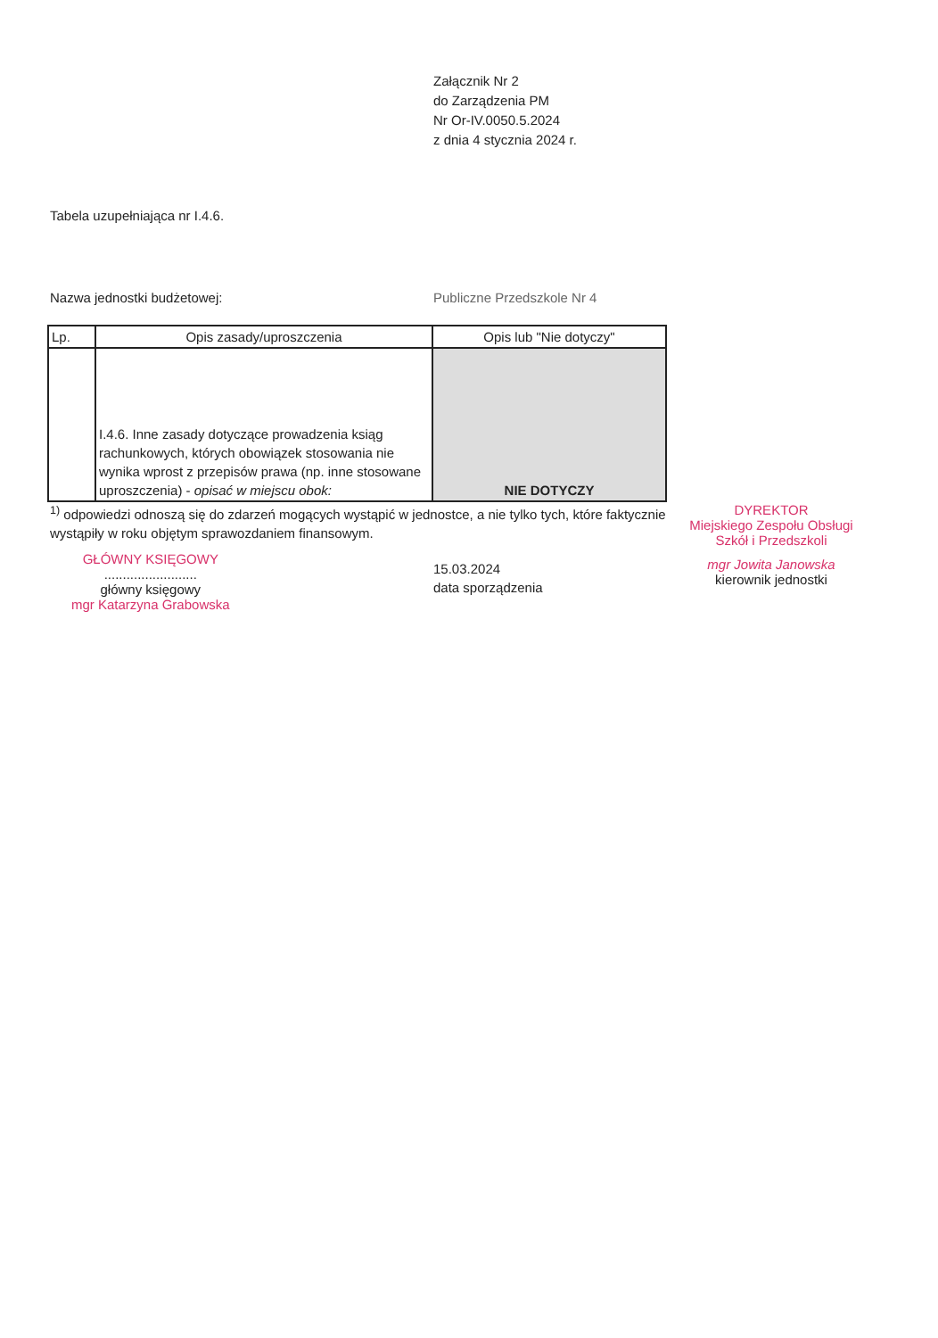Załącznik Nr 2
do Zarządzenia PM
Nr Or-IV.0050.5.2024
z dnia 4 stycznia 2024 r.
Tabela uzupełniająca nr I.4.6.
Nazwa jednostki budżetowej: Publiczne Przedszkole Nr 4
| Lp. | Opis zasady/uproszczenia | Opis lub "Nie dotyczy" |
| --- | --- | --- |
| | I.4.6. Inne zasady dotyczące prowadzenia ksiąg rachunkowych, których obowiązek stosowania nie wynika wprost z przepisów prawa (np. inne stosowane uproszczenia) - opisać w miejscu obok: | NIE DOTYCZY |
<sup>1)</sup> odpowiedzi odnoszą się do zdarzeń mogących wystąpić w jednostce, a nie tylko tych, które faktycznie wystąpiły w roku objętym sprawozdaniem finansowym.
GŁÓWNY KSIĘGOWY
.........................
główny księgowy
mgr Katarzyna Grabowska
15.03.2024
data sporządzenia
DYREKTOR
Miejskiego Zespołu Obsługi
Szkół i Przedszkoli
mgr Jowita Janowska
kierownik jednostki